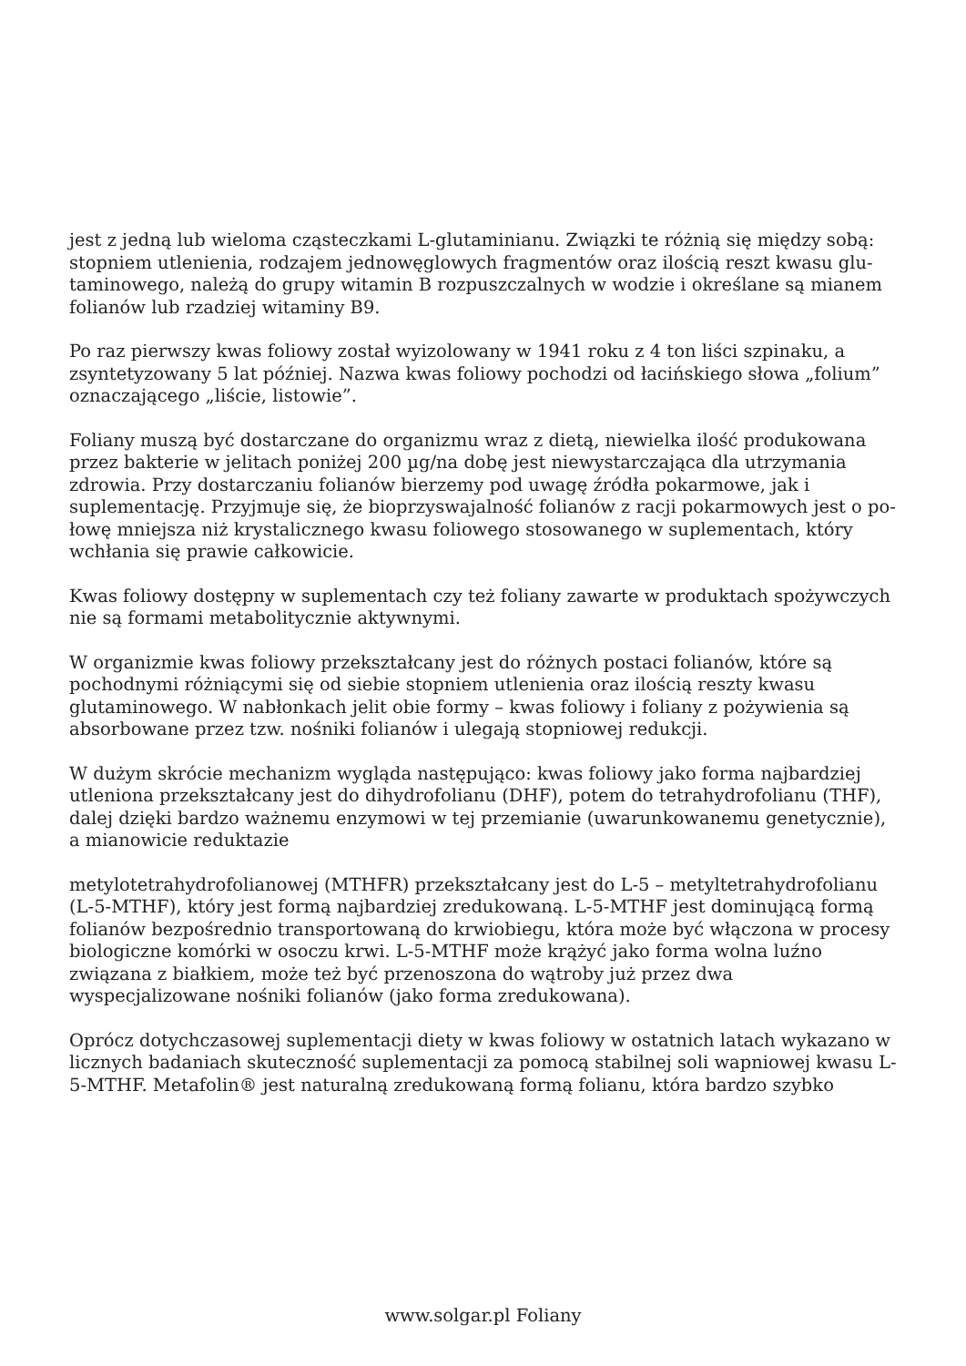jest z jedną lub wieloma cząsteczkami L-glutaminianu. Związki te różnią się między sobą: stopniem utlenienia, rodzajem jednowęglowych fragmentów oraz ilością reszt kwasu glu-taminowego, należą do grupy witamin B rozpuszczalnych w wodzie i określane są mianem folianów lub rzadziej witaminy B9.
Po raz pierwszy kwas foliowy został wyizolowany w 1941 roku z 4 ton liści szpinaku, a zsyntetyzowany 5 lat później. Nazwa kwas foliowy pochodzi od łacińskiego słowa „folium” oznaczającego „liście, listowie”.
Foliany muszą być dostarczane do organizmu wraz z dietą, niewielka ilość produkowana przez bakterie w jelitach poniżej 200 µg/na dobę jest niewystarczająca dla utrzymania zdrowia. Przy dostarczaniu folianów bierzemy pod uwagę źródła pokarmowe, jak i suplementację. Przyjmuje się, że bioprzyswajalność folianów z racji pokarmowych jest o po-łowę mniejsza niż krystalicznego kwasu foliowego stosowanego w suplementach, który wchłania się prawie całkowicie.
Kwas foliowy dostępny w suplementach czy też foliany zawarte w produktach spożywczych nie są formami metabolitycznie aktywnymi.
W organizmie kwas foliowy przekształcany jest do różnych postaci folianów, które są pochodnymi różniącymi się od siebie stopniem utlenienia oraz ilością reszty kwasu glutaminowego. W nabłonkach jelit obie formy – kwas foliowy i foliany z pożywienia są absorbowane przez tzw. nośniki folianów i ulegają stopniowej redukcji.
W dużym skrócie mechanizm wygląda następująco: kwas foliowy jako forma najbardziej utleniona przekształcany jest do dihydrofolianu (DHF), potem do tetrahydrofolianu (THF), dalej dzięki bardzo ważnemu enzymowi w tej przemianie (uwarunkowanemu genetycznie), a mianowicie reduktazie
metylotetrahydrofolianowej (MTHFR) przekształcany jest do L-5 – metyltetrahydrofolianu (L-5-MTHF), który jest formą najbardziej zredukowaną. L-5-MTHF jest dominującą formą folianów bezpośrednio transportowaną do krwiobiegu, która może być włączona w procesy biologiczne komórki w osoczu krwi. L-5-MTHF może krążyć jako forma wolna luźno związana z białkiem, może też być przenoszona do wątroby już przez dwa wyspecjalizowane nośniki folianów (jako forma zredukowana).
Oprócz dotychczasowej suplementacji diety w kwas foliowy w ostatnich latach wykazano w licznych badaniach skuteczność suplementacji za pomocą stabilnej soli wapniowej kwasu L-5-MTHF. Metafolin® jest naturalną zredukowaną formą folianu, która bardzo szybko
www.solgar.pl Foliany